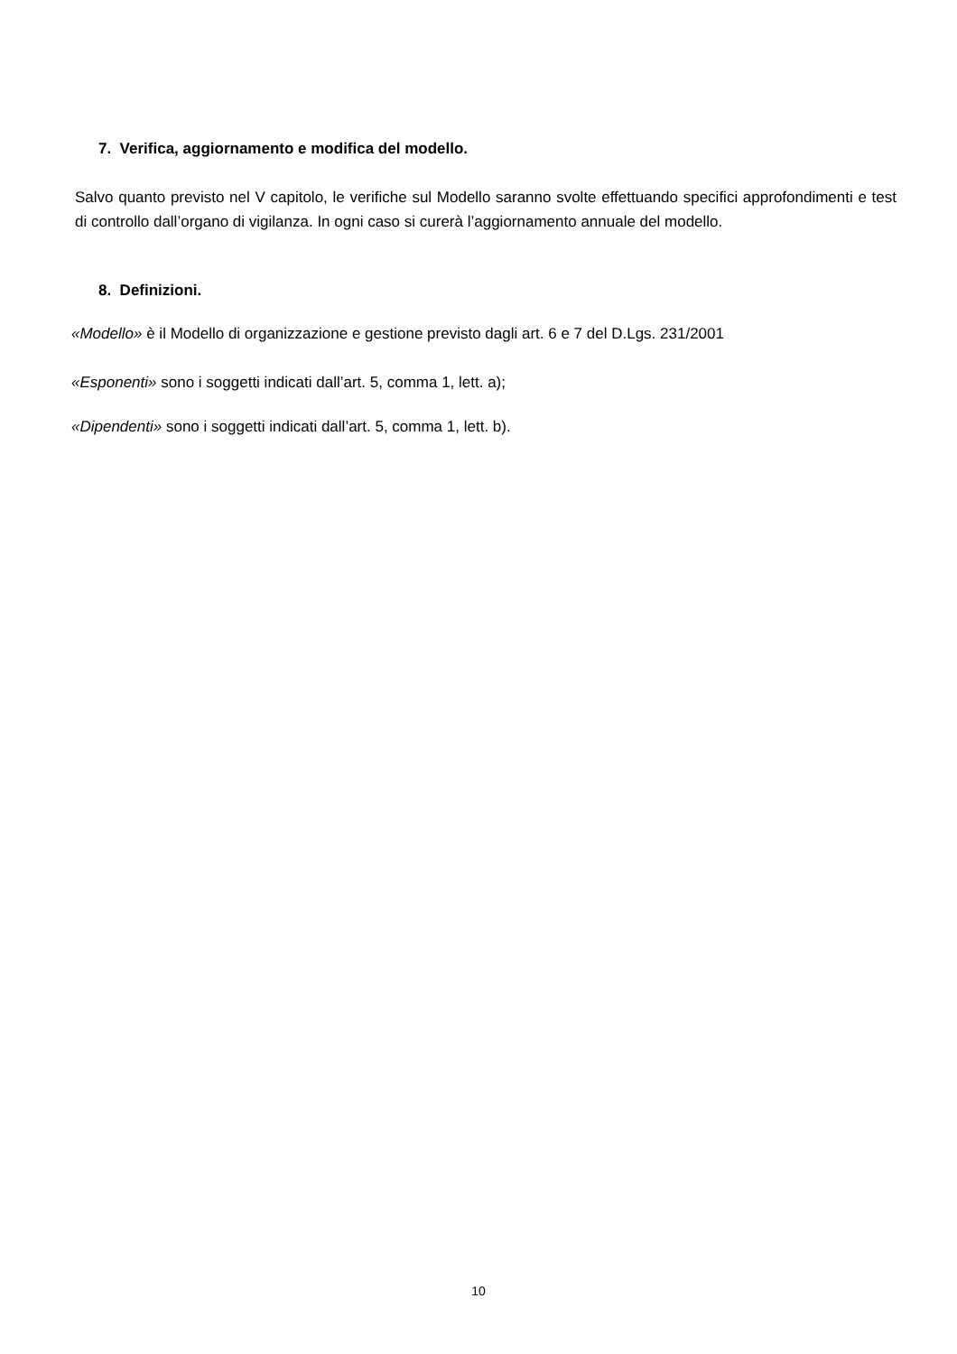7. Verifica, aggiornamento e modifica del modello.
Salvo quanto previsto nel V capitolo, le verifiche sul Modello saranno svolte effettuando specifici approfondimenti e test di controllo dall’organo di vigilanza. In ogni caso si curerà l’aggiornamento annuale del modello.
8. Definizioni.
«Modello» è il Modello di organizzazione e gestione previsto dagli art. 6 e 7 del D.Lgs. 231/2001
«Esponenti» sono i soggetti indicati dall’art. 5, comma 1, lett. a);
«Dipendenti» sono i soggetti indicati dall’art. 5, comma 1, lett. b).
10